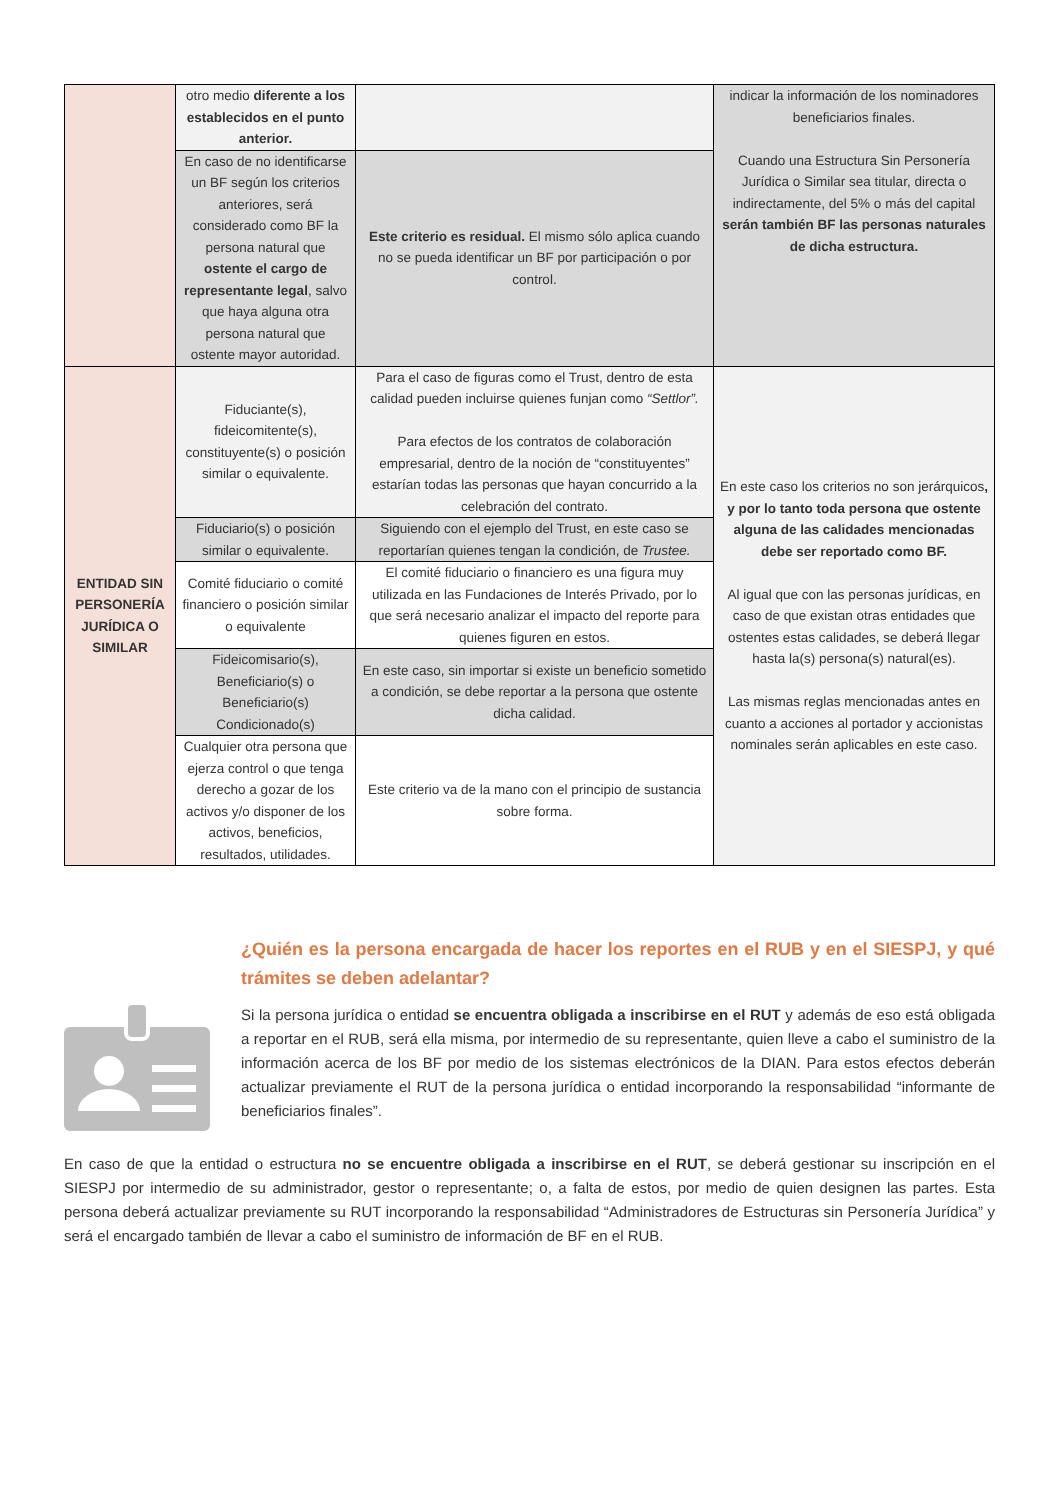| | otro medio diferente a los establecidos en el punto anterior. | | indicar la información de los nominadores beneficiarios finales. Cuando una Estructura Sin Personería Jurídica o Similar sea titular, directa o indirectamente, del 5% o más del capital serán también BF las personas naturales de dicha estructura. |
| | En caso de no identificarse un BF según los criterios anteriores, será considerado como BF la persona natural que ostente el cargo de representante legal , salvo que haya alguna otra persona natural que ostente mayor autoridad. | Este criterio es residual. El mismo sólo aplica cuando no se pueda identificar un BF por participación o por control. | |
| ENTIDAD SIN PERSONERÍA JURÍDICA O SIMILAR | Fiduciante(s), fideicomitente(s), constituyente(s) o posición similar o equivalente. | Para el caso de figuras como el Trust, dentro de esta calidad pueden incluirse quienes funjan como “Settlor”. Para efectos de los contratos de colaboración empresarial, dentro de la noción de “constituyentes” estarían todas las personas que hayan concurrido a la celebración del contrato. | En este caso los criterios no son jerárquicos , y por lo tanto toda persona que ostente alguna de las calidades mencionadas debe ser reportado como BF. Al igual que con las personas jurídicas, en caso de que existan otras entidades que ostentes estas calidades, se deberá llegar hasta la(s) persona(s) natural(es). Las mismas reglas mencionadas antes en cuanto a acciones al portador y accionistas nominales serán aplicables en este caso. |
| | Fiduciario(s) o posición similar o equivalente. | Siguiendo con el ejemplo del Trust, en este caso se reportarían quienes tengan la condición, de Trustee. | |
| | Comité fiduciario o comité financiero o posición similar o equivalente | El comité fiduciario o financiero es una figura muy utilizada en las Fundaciones de Interés Privado, por lo que será necesario analizar el impacto del reporte para quienes figuren en estos. | |
| | Fideicomisario(s), Beneficiario(s) o Beneficiario(s) Condicionado(s) | En este caso, sin importar si existe un beneficio sometido a condición, se debe reportar a la persona que ostente dicha calidad. | |
| | Cualquier otra persona que ejerza control o que tenga derecho a gozar de los activos y/o disponer de los activos, beneficios, resultados, utilidades. | Este criterio va de la mano con el principio de sustancia sobre forma. | |
¿Quién es la persona encargada de hacer los reportes en el RUB y en el SIESPJ, y qué trámites se deben adelantar?
Si la persona jurídica o entidad se encuentra obligada a inscribirse en el RUT y además de eso está obligada a reportar en el RUB, será ella misma, por intermedio de su representante, quien lleve a cabo el suministro de la información acerca de los BF por medio de los sistemas electrónicos de la DIAN. Para estos efectos deberán actualizar previamente el RUT de la persona jurídica o entidad incorporando la responsabilidad “informante de beneficiarios finales”.
En caso de que la entidad o estructura no se encuentre obligada a inscribirse en el RUT, se deberá gestionar su inscripción en el SIESPJ por intermedio de su administrador, gestor o representante; o, a falta de estos, por medio de quien designen las partes. Esta persona deberá actualizar previamente su RUT incorporando la responsabilidad “Administradores de Estructuras sin Personería Jurídica” y será el encargado también de llevar a cabo el suministro de información de BF en el RUB.